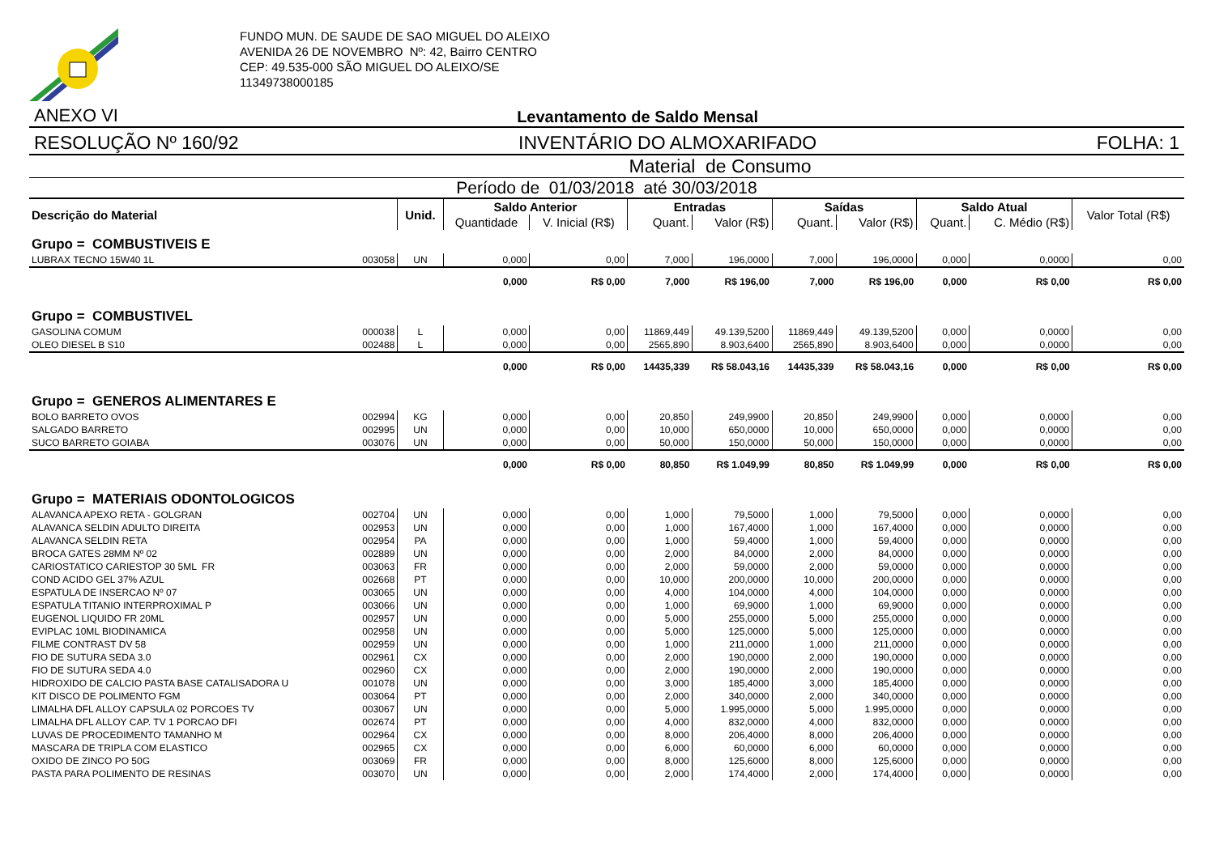FUNDO MUN. DE SAUDE DE SAO MIGUEL DO ALEIXO
AVENIDA 26 DE NOVEMBRO Nº: 42, Bairro CENTRO
CEP: 49.535-000 SÃO MIGUEL DO ALEIXO/SE
11349738000185
ANEXO VI Levantamento de Saldo Mensal
RESOLUÇÃO Nº 160/92 INVENTÁRIO DO ALMOXARIFADO FOLHA: 1
Material de Consumo
Período de 01/03/2018 até 30/03/2018
| Descrição do Material | | Unid. | Saldo Anterior | | Entradas | | Saídas | | Saldo Atual | | Valor Total (R$) |
| --- | --- | --- | --- | --- | --- | --- | --- | --- | --- | --- | --- |
| | | | Quantidade | V. Inicial (R$) | Quant. | Valor (R$) | Quant. | Valor (R$) | Quant. | C. Médio (R$) | |
| Grupo = COMBUSTIVEIS E | | | | | | | | | | | |
| LUBRAX TECNO 15W40 1L | 003058 | UN | 0,000 | 0,00 | 7,000 | 196,0000 | 7,000 | 196,0000 | 0,000 | 0,0000 | 0,00 |
| | | | 0,000 | R$ 0,00 | 7,000 | R$ 196,00 | 7,000 | R$ 196,00 | 0,000 | R$ 0,00 | R$ 0,00 |
| Grupo = COMBUSTIVEL | | | | | | | | | | | |
| GASOLINA COMUM | 000038 | L | 0,000 | 0,00 | 11869,449 | 49.139,5200 | 11869,449 | 49.139,5200 | 0,000 | 0,0000 | 0,00 |
| OLEO DIESEL B S10 | 002488 | L | 0,000 | 0,00 | 2565,890 | 8.903,6400 | 2565,890 | 8.903,6400 | 0,000 | 0,0000 | 0,00 |
| | | | 0,000 | R$ 0,00 | 14435,339 | R$ 58.043,16 | 14435,339 | R$ 58.043,16 | 0,000 | R$ 0,00 | R$ 0,00 |
| Grupo = GENEROS ALIMENTARES E | | | | | | | | | | | |
| BOLO BARRETO OVOS | 002994 | KG | 0,000 | 0,00 | 20,850 | 249,9900 | 20,850 | 249,9900 | 0,000 | 0,0000 | 0,00 |
| SALGADO BARRETO | 002995 | UN | 0,000 | 0,00 | 10,000 | 650,0000 | 10,000 | 650,0000 | 0,000 | 0,0000 | 0,00 |
| SUCO BARRETO GOIABA | 003076 | UN | 0,000 | 0,00 | 50,000 | 150,0000 | 50,000 | 150,0000 | 0,000 | 0,0000 | 0,00 |
| | | | 0,000 | R$ 0,00 | 80,850 | R$ 1.049,99 | 80,850 | R$ 1.049,99 | 0,000 | R$ 0,00 | R$ 0,00 |
| Grupo = MATERIAIS ODONTOLOGICOS | | | | | | | | | | | |
| ALAVANCA APEXO RETA - GOLGRAN | 002704 | UN | 0,000 | 0,00 | 1,000 | 79,5000 | 1,000 | 79,5000 | 0,000 | 0,0000 | 0,00 |
| ALAVANCA SELDIN ADULTO DIREITA | 002953 | UN | 0,000 | 0,00 | 1,000 | 167,4000 | 1,000 | 167,4000 | 0,000 | 0,0000 | 0,00 |
| ALAVANCA SELDIN RETA | 002954 | PA | 0,000 | 0,00 | 1,000 | 59,4000 | 1,000 | 59,4000 | 0,000 | 0,0000 | 0,00 |
| BROCA GATES 28MM Nº 02 | 002889 | UN | 0,000 | 0,00 | 2,000 | 84,0000 | 2,000 | 84,0000 | 0,000 | 0,0000 | 0,00 |
| CARIOSTATICO CARIESTOP 30 5ML FR | 003063 | FR | 0,000 | 0,00 | 2,000 | 59,0000 | 2,000 | 59,0000 | 0,000 | 0,0000 | 0,00 |
| COND ACIDO GEL 37% AZUL | 002668 | PT | 0,000 | 0,00 | 10,000 | 200,0000 | 10,000 | 200,0000 | 0,000 | 0,0000 | 0,00 |
| ESPATULA DE INSERCAO Nº 07 | 003065 | UN | 0,000 | 0,00 | 4,000 | 104,0000 | 4,000 | 104,0000 | 0,000 | 0,0000 | 0,00 |
| ESPATULA TITANIO INTERPROXIMAL P | 003066 | UN | 0,000 | 0,00 | 1,000 | 69,9000 | 1,000 | 69,9000 | 0,000 | 0,0000 | 0,00 |
| EUGENOL LIQUIDO FR 20ML | 002957 | UN | 0,000 | 0,00 | 5,000 | 255,0000 | 5,000 | 255,0000 | 0,000 | 0,0000 | 0,00 |
| EVIPLAC 10ML BIODINAMICA | 002958 | UN | 0,000 | 0,00 | 5,000 | 125,0000 | 5,000 | 125,0000 | 0,000 | 0,0000 | 0,00 |
| FILME CONTRAST DV 58 | 002959 | UN | 0,000 | 0,00 | 1,000 | 211,0000 | 1,000 | 211,0000 | 0,000 | 0,0000 | 0,00 |
| FIO DE SUTURA SEDA 3.0 | 002961 | CX | 0,000 | 0,00 | 2,000 | 190,0000 | 2,000 | 190,0000 | 0,000 | 0,0000 | 0,00 |
| FIO DE SUTURA SEDA 4.0 | 002960 | CX | 0,000 | 0,00 | 2,000 | 190,0000 | 2,000 | 190,0000 | 0,000 | 0,0000 | 0,00 |
| HIDROXIDO DE CALCIO PASTA BASE CATALISADORA U | 001078 | UN | 0,000 | 0,00 | 3,000 | 185,4000 | 3,000 | 185,4000 | 0,000 | 0,0000 | 0,00 |
| KIT DISCO DE POLIMENTO FGM | 003064 | PT | 0,000 | 0,00 | 2,000 | 340,0000 | 2,000 | 340,0000 | 0,000 | 0,0000 | 0,00 |
| LIMALHA DFL ALLOY CAPSULA 02 PORCOES TV | 003067 | UN | 0,000 | 0,00 | 5,000 | 1.995,0000 | 5,000 | 1.995,0000 | 0,000 | 0,0000 | 0,00 |
| LIMALHA DFL ALLOY CAP. TV 1 PORCAO DFI | 002674 | PT | 0,000 | 0,00 | 4,000 | 832,0000 | 4,000 | 832,0000 | 0,000 | 0,0000 | 0,00 |
| LUVAS DE PROCEDIMENTO TAMANHO M | 002964 | CX | 0,000 | 0,00 | 8,000 | 206,4000 | 8,000 | 206,4000 | 0,000 | 0,0000 | 0,00 |
| MASCARA DE TRIPLA COM ELASTICO | 002965 | CX | 0,000 | 0,00 | 6,000 | 60,0000 | 6,000 | 60,0000 | 0,000 | 0,0000 | 0,00 |
| OXIDO DE ZINCO PO 50G | 003069 | FR | 0,000 | 0,00 | 8,000 | 125,6000 | 8,000 | 125,6000 | 0,000 | 0,0000 | 0,00 |
| PASTA PARA POLIMENTO DE RESINAS | 003070 | UN | 0,000 | 0,00 | 2,000 | 174,4000 | 2,000 | 174,4000 | 0,000 | 0,0000 | 0,00 |